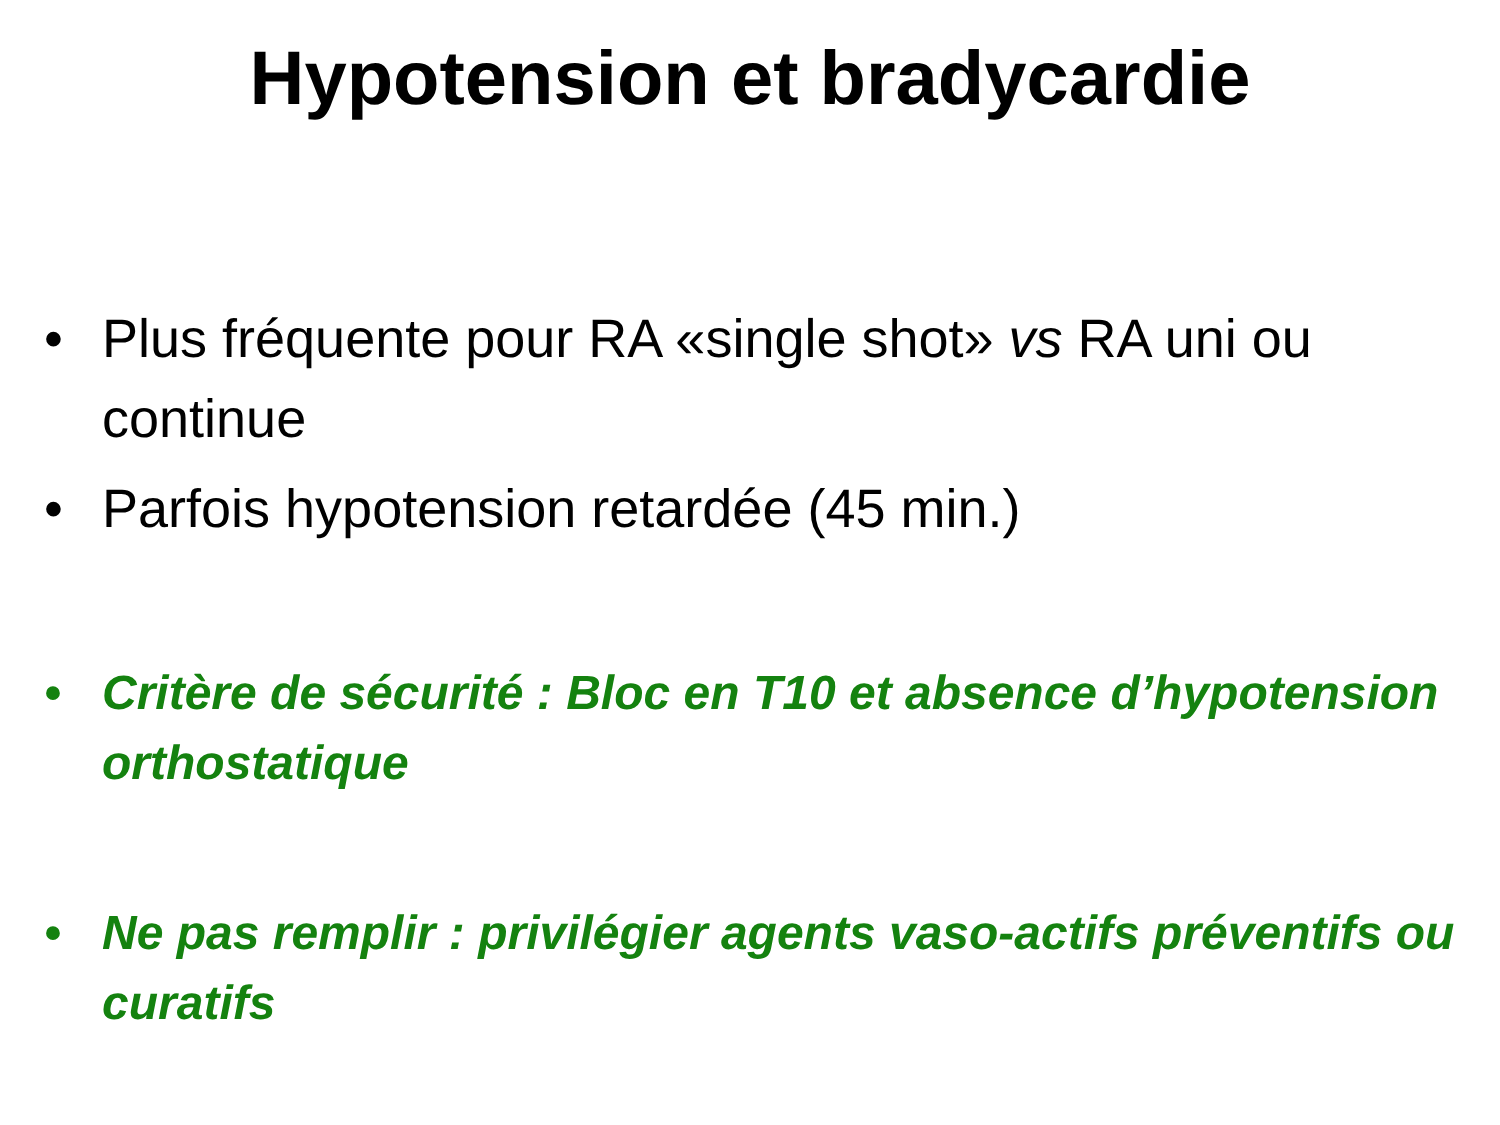Hypotension et bradycardie
• Plus fréquente pour RA «single shot» vs RA uni ou continue
• Parfois hypotension retardée (45 min.)
• Critère de sécurité : Bloc en T10 et absence d’hypotension orthostatique
• Ne pas remplir : privilégier agents vaso-actifs préventifs ou curatifs